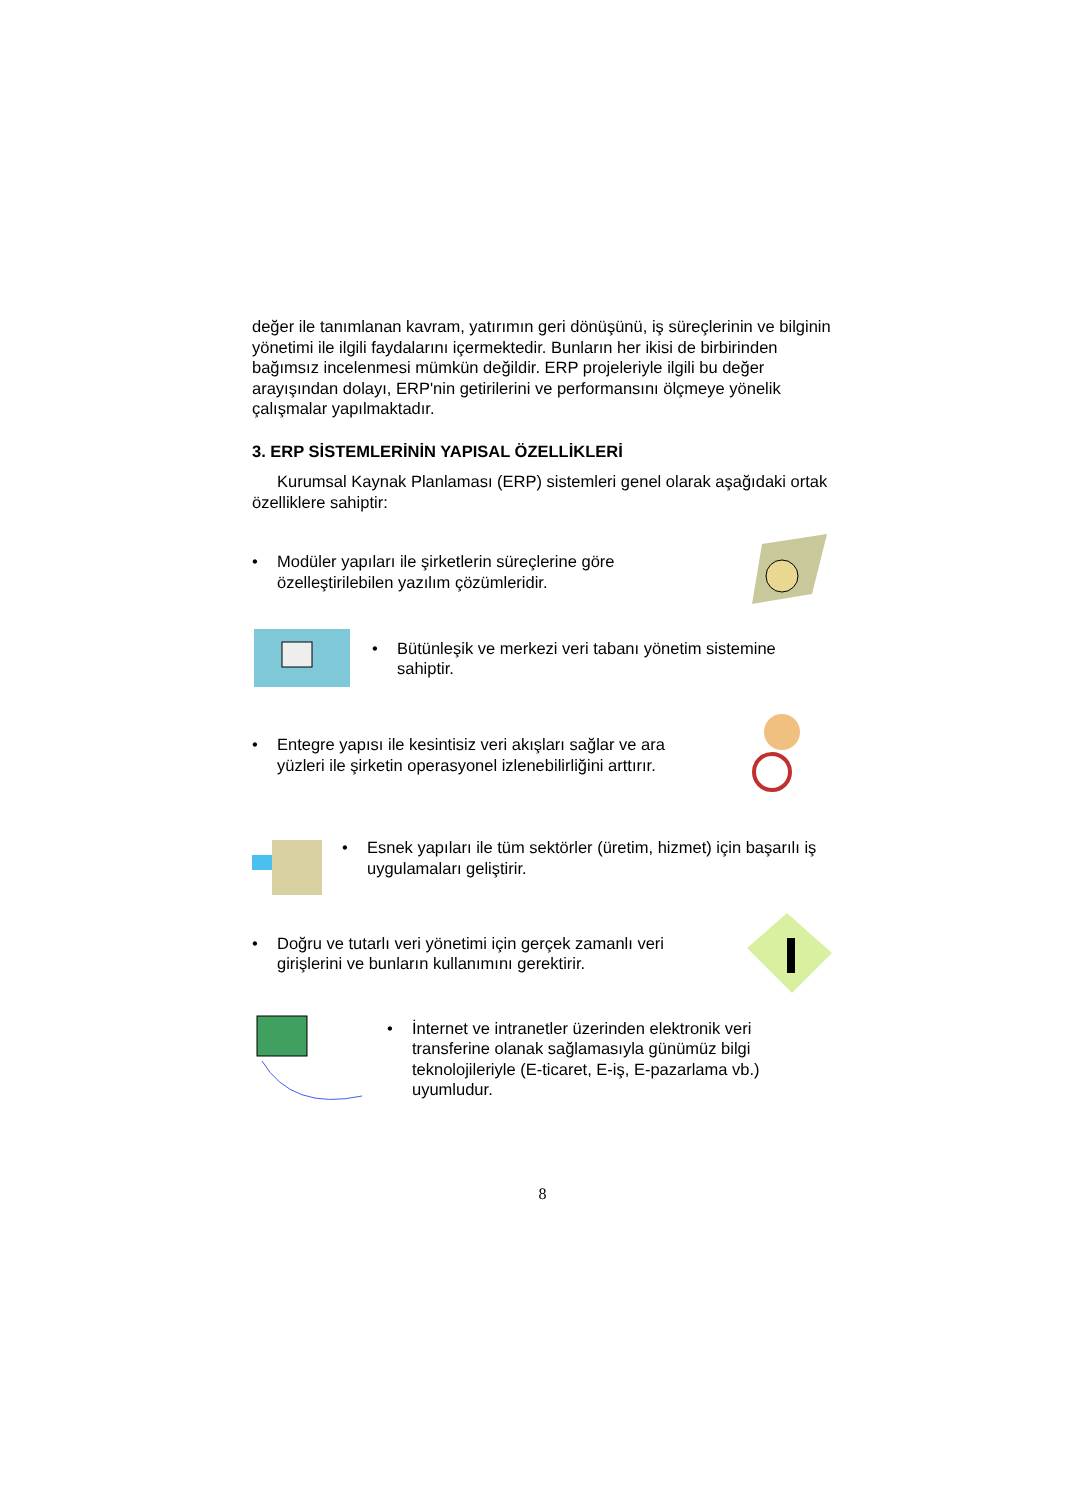değer ile tanımlanan kavram, yatırımın geri dönüşünü, iş süreçlerinin ve bilginin yönetimi ile ilgili faydalarını içermektedir. Bunların her ikisi de birbirinden bağımsız incelenmesi mümkün değildir. ERP projeleriyle ilgili bu değer arayışından dolayı, ERP'nin getirilerini ve performansını ölçmeye yönelik çalışmalar yapılmaktadır.
3. ERP SİSTEMLERİNİN YAPISAL ÖZELLİKLERİ
Kurumsal Kaynak Planlaması (ERP) sistemleri genel olarak aşağıdaki ortak özelliklere sahiptir:
• Modüler yapıları ile şirketlerin süreçlerine göre özelleştirilebilen yazılım çözümleridir.
• Bütünleşik ve merkezi veri tabanı yönetim sistemine sahiptir.
• Entegre yapısı ile kesintisiz veri akışları sağlar ve ara yüzleri ile şirketin operasyonel izlenebilirliğini arttırır.
• Esnek yapıları ile tüm sektörler (üretim, hizmet) için başarılı iş uygulamaları geliştirir.
• Doğru ve tutarlı veri yönetimi için gerçek zamanlı veri girişlerini ve bunların kullanımını gerektirir.
• İnternet ve intranetler üzerinden elektronik veri transferine olanak sağlamasıyla günümüz bilgi teknolojileriyle (E-ticaret, E-iş, E-pazarlama vb.) uyumludur.
8